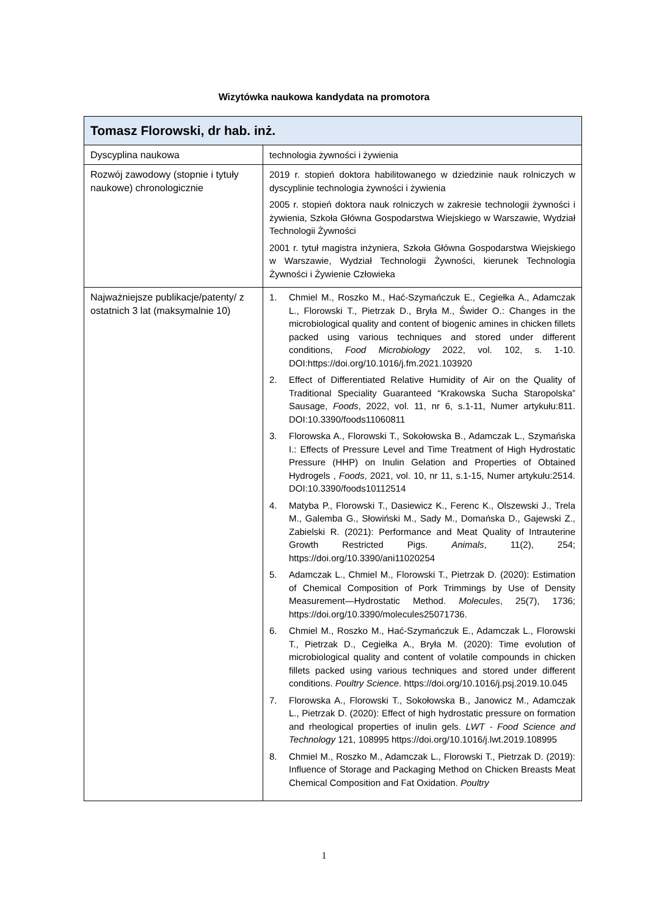Wizytówka naukowa kandydata na promotora
| Tomasz Florowski, dr hab. inż. | |
| --- | --- |
| Dyscyplina naukowa | technologia żywności i żywienia |
| Rozwój zawodowy (stopnie i tytuły naukowe) chronologicznie | 2019 r. stopień doktora habilitowanego w dziedzinie nauk rolniczych w dyscyplinie technologia żywności i żywienia 2005 r. stopień doktora nauk rolniczych w zakresie technologii żywności i żywienia, Szkoła Główna Gospodarstwa Wiejskiego w Warszawie, Wydział Technologii Żywności 2001 r. tytuł magistra inżyniera, Szkoła Główna Gospodarstwa Wiejskiego w Warszawie, Wydział Technologii Żywności, kierunek Technologia Żywności i Żywienie Człowieka |
| Najważniejsze publikacje/patenty/ z ostatnich 3 lat (maksymalnie 10) | 1. Chmiel M., Roszko M., Hać-Szymańczuk E., Cegiełka A., Adamczak L., Florowski T., Pietrzak D., Bryła M., Świder O.: Changes in the microbiological quality and content of biogenic amines in chicken fillets packed using various techniques and stored under different conditions, Food Microbiology 2022, vol. 102, s. 1-10. DOI:https://doi.org/10.1016/j.fm.2021.103920 2. Effect of Differentiated Relative Humidity of Air on the Quality of Traditional Speciality Guaranteed “Krakowska Sucha Staropolska” Sausage, Foods , 2022, vol. 11, nr 6, s.1-11, Numer artykułu:811. DOI:10.3390/foods11060811 3. Florowska A., Florowski T., Sokołowska B., Adamczak L., Szymańska I.: Effects of Pressure Level and Time Treatment of High Hydrostatic Pressure (HHP) on Inulin Gelation and Properties of Obtained Hydrogels , Foods , 2021, vol. 10, nr 11, s.1-15, Numer artykułu:2514. DOI:10.3390/foods10112514 4. Matyba P., Florowski T., Dasiewicz K., Ferenc K., Olszewski J., Trela M., Galemba G., Słowiński M., Sady M., Domańska D., Gajewski Z., Zabielski R. (2021): Performance and Meat Quality of Intrauterine Growth Restricted Pigs. Animals , 11(2), 254; https://doi.org/10.3390/ani11020254 5. Adamczak L., Chmiel M., Florowski T., Pietrzak D. (2020): Estimation of Chemical Composition of Pork Trimmings by Use of Density Measurement—Hydrostatic Method. Molecules , 25(7), 1736; https://doi.org/10.3390/molecules25071736. 6. Chmiel M., Roszko M., Hać-Szymańczuk E., Adamczak L., Florowski T., Pietrzak D., Cegiełka A., Bryła M. (2020): Time evolution of microbiological quality and content of volatile compounds in chicken fillets packed using various techniques and stored under different conditions. Poultry Science . https://doi.org/10.1016/j.psj.2019.10.045 7. Florowska A., Florowski T., Sokołowska B., Janowicz M., Adamczak L., Pietrzak D. (2020): Effect of high hydrostatic pressure on formation and rheological properties of inulin gels. LWT - Food Science and Technology 121, 108995 https://doi.org/10.1016/j.lwt.2019.108995 8. Chmiel M., Roszko M., Adamczak L., Florowski T., Pietrzak D. (2019): Influence of Storage and Packaging Method on Chicken Breasts Meat Chemical Composition and Fat Oxidation. Poultry |
1